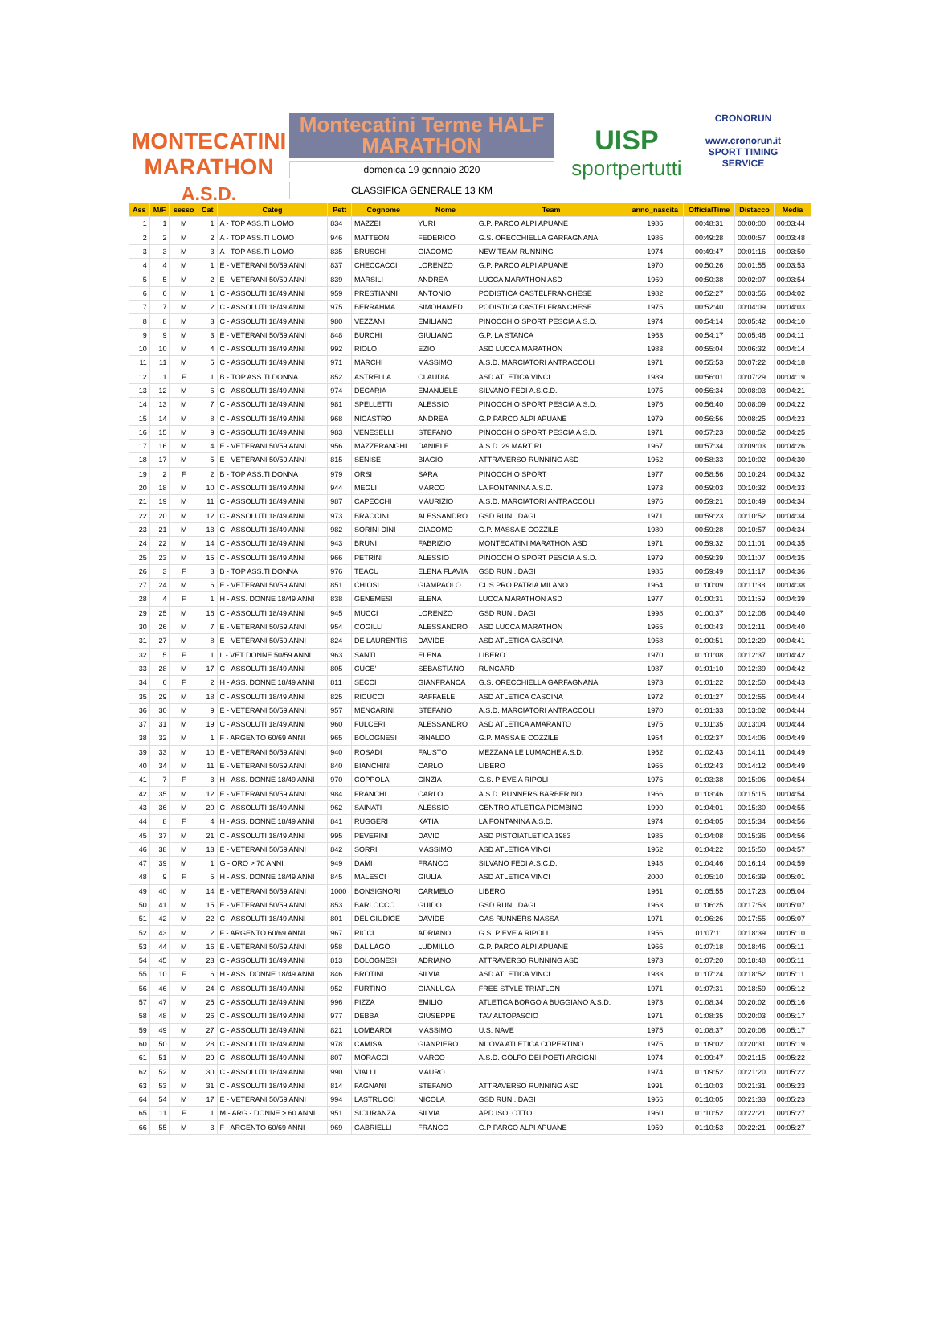MONTECATINI MARATHON
A.S.D.
Montecatini Terme HALF MARATHON
domenica 19 gennaio 2020
CLASSIFICA GENERALE 13 KM
UISP
sportpertutti
CRONORUN
www.cronorun.it
SPORT TIMING SERVICE
| Ass | M/F | sesso | Cat | Categ | Pett | Cognome | Nome | Team | anno_nascita | OfficialTime | Distacco | Media |
| --- | --- | --- | --- | --- | --- | --- | --- | --- | --- | --- | --- | --- |
| 1 | 1 | M | 1 | A - TOP ASS.TI UOMO | 834 | MAZZEI | YURI | G.P. PARCO ALPI APUANE | 1986 | 00:48:31 | 00:00:00 | 00:03:44 |
| 2 | 2 | M | 2 | A - TOP ASS.TI UOMO | 946 | MATTEONI | FEDERICO | G.S. ORECCHIELLA GARFAGNANA | 1986 | 00:49:28 | 00:00:57 | 00:03:48 |
| 3 | 3 | M | 3 | A - TOP ASS.TI UOMO | 835 | BRUSCHI | GIACOMO | NEW TEAM RUNNING | 1974 | 00:49:47 | 00:01:16 | 00:03:50 |
| 4 | 4 | M | 1 | E - VETERANI 50/59 ANNI | 837 | CHECCACCI | LORENZO | G.P. PARCO ALPI APUANE | 1970 | 00:50:26 | 00:01:55 | 00:03:53 |
| 5 | 5 | M | 2 | E - VETERANI 50/59 ANNI | 839 | MARSILI | ANDREA | LUCCA MARATHON ASD | 1969 | 00:50:38 | 00:02:07 | 00:03:54 |
| 6 | 6 | M | 1 | C - ASSOLUTI 18/49 ANNI | 959 | PRESTIANNI | ANTONIO | PODISTICA CASTELFRANCHESE | 1982 | 00:52:27 | 00:03:56 | 00:04:02 |
| 7 | 7 | M | 2 | C - ASSOLUTI 18/49 ANNI | 975 | BERRAHMA | SIMOHAMED | PODISTICA CASTELFRANCHESE | 1975 | 00:52:40 | 00:04:09 | 00:04:03 |
| 8 | 8 | M | 3 | C - ASSOLUTI 18/49 ANNI | 980 | VEZZANI | EMILIANO | PINOCCHIO SPORT PESCIA A.S.D. | 1974 | 00:54:14 | 00:05:42 | 00:04:10 |
| 9 | 9 | M | 3 | E - VETERANI 50/59 ANNI | 848 | BURCHI | GIULIANO | G.P. LA STANCA | 1963 | 00:54:17 | 00:05:46 | 00:04:11 |
| 10 | 10 | M | 4 | C - ASSOLUTI 18/49 ANNI | 992 | RIOLO | EZIO | ASD LUCCA MARATHON | 1983 | 00:55:04 | 00:06:32 | 00:04:14 |
| 11 | 11 | M | 5 | C - ASSOLUTI 18/49 ANNI | 971 | MARCHI | MASSIMO | A.S.D. MARCIATORI ANTRACCOLI | 1971 | 00:55:53 | 00:07:22 | 00:04:18 |
| 12 | 1 | F | 1 | B - TOP ASS.TI DONNA | 852 | ASTRELLA | CLAUDIA | ASD ATLETICA VINCI | 1989 | 00:56:01 | 00:07:29 | 00:04:19 |
| 13 | 12 | M | 6 | C - ASSOLUTI 18/49 ANNI | 974 | DECARIA | EMANUELE | SILVANO FEDI A.S.C.D. | 1975 | 00:56:34 | 00:08:03 | 00:04:21 |
| 14 | 13 | M | 7 | C - ASSOLUTI 18/49 ANNI | 981 | SPELLETTI | ALESSIO | PINOCCHIO SPORT PESCIA A.S.D. | 1976 | 00:56:40 | 00:08:09 | 00:04:22 |
| 15 | 14 | M | 8 | C - ASSOLUTI 18/49 ANNI | 968 | NICASTRO | ANDREA | G.P PARCO ALPI APUANE | 1979 | 00:56:56 | 00:08:25 | 00:04:23 |
| 16 | 15 | M | 9 | C - ASSOLUTI 18/49 ANNI | 983 | VENESELLI | STEFANO | PINOCCHIO SPORT PESCIA A.S.D. | 1971 | 00:57:23 | 00:08:52 | 00:04:25 |
| 17 | 16 | M | 4 | E - VETERANI 50/59 ANNI | 956 | MAZZERANGHI | DANIELE | A.S.D. 29 MARTIRI | 1967 | 00:57:34 | 00:09:03 | 00:04:26 |
| 18 | 17 | M | 5 | E - VETERANI 50/59 ANNI | 815 | SENISE | BIAGIO | ATTRAVERSO RUNNING ASD | 1962 | 00:58:33 | 00:10:02 | 00:04:30 |
| 19 | 2 | F | 2 | B - TOP ASS.TI DONNA | 979 | ORSI | SARA | PINOCCHIO SPORT | 1977 | 00:58:56 | 00:10:24 | 00:04:32 |
| 20 | 18 | M | 10 | C - ASSOLUTI 18/49 ANNI | 944 | MEGLI | MARCO | LA FONTANINA A.S.D. | 1973 | 00:59:03 | 00:10:32 | 00:04:33 |
| 21 | 19 | M | 11 | C - ASSOLUTI 18/49 ANNI | 987 | CAPECCHI | MAURIZIO | A.S.D. MARCIATORI ANTRACCOLI | 1976 | 00:59:21 | 00:10:49 | 00:04:34 |
| 22 | 20 | M | 12 | C - ASSOLUTI 18/49 ANNI | 973 | BRACCINI | ALESSANDRO | GSD RUN...DAGI | 1971 | 00:59:23 | 00:10:52 | 00:04:34 |
| 23 | 21 | M | 13 | C - ASSOLUTI 18/49 ANNI | 982 | SORINI DINI | GIACOMO | G.P. MASSA E COZZILE | 1980 | 00:59:28 | 00:10:57 | 00:04:34 |
| 24 | 22 | M | 14 | C - ASSOLUTI 18/49 ANNI | 943 | BRUNI | FABRIZIO | MONTECATINI MARATHON ASD | 1971 | 00:59:32 | 00:11:01 | 00:04:35 |
| 25 | 23 | M | 15 | C - ASSOLUTI 18/49 ANNI | 966 | PETRINI | ALESSIO | PINOCCHIO SPORT PESCIA A.S.D. | 1979 | 00:59:39 | 00:11:07 | 00:04:35 |
| 26 | 3 | F | 3 | B - TOP ASS.TI DONNA | 976 | TEACU | ELENA FLAVIA | GSD RUN...DAGI | 1985 | 00:59:49 | 00:11:17 | 00:04:36 |
| 27 | 24 | M | 6 | E - VETERANI 50/59 ANNI | 851 | CHIOSI | GIAMPAOLO | CUS PRO PATRIA MILANO | 1964 | 01:00:09 | 00:11:38 | 00:04:38 |
| 28 | 4 | F | 1 | H - ASS. DONNE 18/49 ANNI | 838 | GENEMESI | ELENA | LUCCA MARATHON ASD | 1977 | 01:00:31 | 00:11:59 | 00:04:39 |
| 29 | 25 | M | 16 | C - ASSOLUTI 18/49 ANNI | 945 | MUCCI | LORENZO | GSD RUN...DAGI | 1998 | 01:00:37 | 00:12:06 | 00:04:40 |
| 30 | 26 | M | 7 | E - VETERANI 50/59 ANNI | 954 | COGILLI | ALESSANDRO | ASD LUCCA MARATHON | 1965 | 01:00:43 | 00:12:11 | 00:04:40 |
| 31 | 27 | M | 8 | E - VETERANI 50/59 ANNI | 824 | DE LAURENTIS | DAVIDE | ASD ATLETICA CASCINA | 1968 | 01:00:51 | 00:12:20 | 00:04:41 |
| 32 | 5 | F | 1 | L - VET DONNE 50/59 ANNI | 963 | SANTI | ELENA | LIBERO | 1970 | 01:01:08 | 00:12:37 | 00:04:42 |
| 33 | 28 | M | 17 | C - ASSOLUTI 18/49 ANNI | 805 | CUCE' | SEBASTIANO | RUNCARD | 1987 | 01:01:10 | 00:12:39 | 00:04:42 |
| 34 | 6 | F | 2 | H - ASS. DONNE 18/49 ANNI | 811 | SECCI | GIANFRANCA | G.S. ORECCHIELLA GARFAGNANA | 1973 | 01:01:22 | 00:12:50 | 00:04:43 |
| 35 | 29 | M | 18 | C - ASSOLUTI 18/49 ANNI | 825 | RICUCCI | RAFFAELE | ASD ATLETICA CASCINA | 1972 | 01:01:27 | 00:12:55 | 00:04:44 |
| 36 | 30 | M | 9 | E - VETERANI 50/59 ANNI | 957 | MENCARINI | STEFANO | A.S.D. MARCIATORI ANTRACCOLI | 1970 | 01:01:33 | 00:13:02 | 00:04:44 |
| 37 | 31 | M | 19 | C - ASSOLUTI 18/49 ANNI | 960 | FULCERI | ALESSANDRO | ASD ATLETICA AMARANTO | 1975 | 01:01:35 | 00:13:04 | 00:04:44 |
| 38 | 32 | M | 1 | F - ARGENTO 60/69 ANNI | 965 | BOLOGNESI | RINALDO | G.P. MASSA E COZZILE | 1954 | 01:02:37 | 00:14:06 | 00:04:49 |
| 39 | 33 | M | 10 | E - VETERANI 50/59 ANNI | 940 | ROSADI | FAUSTO | MEZZANA LE LUMACHE A.S.D. | 1962 | 01:02:43 | 00:14:11 | 00:04:49 |
| 40 | 34 | M | 11 | E - VETERANI 50/59 ANNI | 840 | BIANCHINI | CARLO | LIBERO | 1965 | 01:02:43 | 00:14:12 | 00:04:49 |
| 41 | 7 | F | 3 | H - ASS. DONNE 18/49 ANNI | 970 | COPPOLA | CINZIA | G.S. PIEVE A RIPOLI | 1976 | 01:03:38 | 00:15:06 | 00:04:54 |
| 42 | 35 | M | 12 | E - VETERANI 50/59 ANNI | 984 | FRANCHI | CARLO | A.S.D. RUNNERS BARBERINO | 1966 | 01:03:46 | 00:15:15 | 00:04:54 |
| 43 | 36 | M | 20 | C - ASSOLUTI 18/49 ANNI | 962 | SAINATI | ALESSIO | CENTRO ATLETICA PIOMBINO | 1990 | 01:04:01 | 00:15:30 | 00:04:55 |
| 44 | 8 | F | 4 | H - ASS. DONNE 18/49 ANNI | 841 | RUGGERI | KATIA | LA FONTANINA A.S.D. | 1974 | 01:04:05 | 00:15:34 | 00:04:56 |
| 45 | 37 | M | 21 | C - ASSOLUTI 18/49 ANNI | 995 | PEVERINI | DAVID | ASD PISTOIATLETICA 1983 | 1985 | 01:04:08 | 00:15:36 | 00:04:56 |
| 46 | 38 | M | 13 | E - VETERANI 50/59 ANNI | 842 | SORRI | MASSIMO | ASD ATLETICA VINCI | 1962 | 01:04:22 | 00:15:50 | 00:04:57 |
| 47 | 39 | M | 1 | G - ORO > 70 ANNI | 949 | DAMI | FRANCO | SILVANO FEDI A.S.C.D. | 1948 | 01:04:46 | 00:16:14 | 00:04:59 |
| 48 | 9 | F | 5 | H - ASS. DONNE 18/49 ANNI | 845 | MALESCI | GIULIA | ASD ATLETICA VINCI | 2000 | 01:05:10 | 00:16:39 | 00:05:01 |
| 49 | 40 | M | 14 | E - VETERANI 50/59 ANNI | 1000 | BONSIGNORI | CARMELO | LIBERO | 1961 | 01:05:55 | 00:17:23 | 00:05:04 |
| 50 | 41 | M | 15 | E - VETERANI 50/59 ANNI | 853 | BARLOCCO | GUIDO | GSD RUN...DAGI | 1963 | 01:06:25 | 00:17:53 | 00:05:07 |
| 51 | 42 | M | 22 | C - ASSOLUTI 18/49 ANNI | 801 | DEL GIUDICE | DAVIDE | GAS RUNNERS MASSA | 1971 | 01:06:26 | 00:17:55 | 00:05:07 |
| 52 | 43 | M | 2 | F - ARGENTO 60/69 ANNI | 967 | RICCI | ADRIANO | G.S. PIEVE A RIPOLI | 1956 | 01:07:11 | 00:18:39 | 00:05:10 |
| 53 | 44 | M | 16 | E - VETERANI 50/59 ANNI | 958 | DAL LAGO | LUDMILLO | G.P. PARCO ALPI APUANE | 1966 | 01:07:18 | 00:18:46 | 00:05:11 |
| 54 | 45 | M | 23 | C - ASSOLUTI 18/49 ANNI | 813 | BOLOGNESI | ADRIANO | ATTRAVERSO RUNNING ASD | 1973 | 01:07:20 | 00:18:48 | 00:05:11 |
| 55 | 10 | F | 6 | H - ASS. DONNE 18/49 ANNI | 846 | BROTINI | SILVIA | ASD ATLETICA VINCI | 1983 | 01:07:24 | 00:18:52 | 00:05:11 |
| 56 | 46 | M | 24 | C - ASSOLUTI 18/49 ANNI | 952 | FURTINO | GIANLUCA | FREE STYLE TRIATLON | 1971 | 01:07:31 | 00:18:59 | 00:05:12 |
| 57 | 47 | M | 25 | C - ASSOLUTI 18/49 ANNI | 996 | PIZZA | EMILIO | ATLETICA BORGO A BUGGIANO A.S.D. | 1973 | 01:08:34 | 00:20:02 | 00:05:16 |
| 58 | 48 | M | 26 | C - ASSOLUTI 18/49 ANNI | 977 | DEBBA | GIUSEPPE | TAV ALTOPASCIO | 1971 | 01:08:35 | 00:20:03 | 00:05:17 |
| 59 | 49 | M | 27 | C - ASSOLUTI 18/49 ANNI | 821 | LOMBARDI | MASSIMO | U.S. NAVE | 1975 | 01:08:37 | 00:20:06 | 00:05:17 |
| 60 | 50 | M | 28 | C - ASSOLUTI 18/49 ANNI | 978 | CAMISA | GIANPIERO | NUOVA ATLETICA COPERTINO | 1975 | 01:09:02 | 00:20:31 | 00:05:19 |
| 61 | 51 | M | 29 | C - ASSOLUTI 18/49 ANNI | 807 | MORACCI | MARCO | A.S.D. GOLFO DEI POETI ARCIGNI | 1974 | 01:09:47 | 00:21:15 | 00:05:22 |
| 62 | 52 | M | 30 | C - ASSOLUTI 18/49 ANNI | 990 | VIALLI | MAURO | | 1974 | 01:09:52 | 00:21:20 | 00:05:22 |
| 63 | 53 | M | 31 | C - ASSOLUTI 18/49 ANNI | 814 | FAGNANI | STEFANO | ATTRAVERSO RUNNING ASD | 1991 | 01:10:03 | 00:21:31 | 00:05:23 |
| 64 | 54 | M | 17 | E - VETERANI 50/59 ANNI | 994 | LASTRUCCI | NICOLA | GSD RUN...DAGI | 1966 | 01:10:05 | 00:21:33 | 00:05:23 |
| 65 | 11 | F | 1 | M - ARG - DONNE > 60 ANNI | 951 | SICURANZA | SILVIA | APD ISOLOTTO | 1960 | 01:10:52 | 00:22:21 | 00:05:27 |
| 66 | 55 | M | 3 | F - ARGENTO 60/69 ANNI | 969 | GABRIELLI | FRANCO | G.P PARCO ALPI APUANE | 1959 | 01:10:53 | 00:22:21 | 00:05:27 |